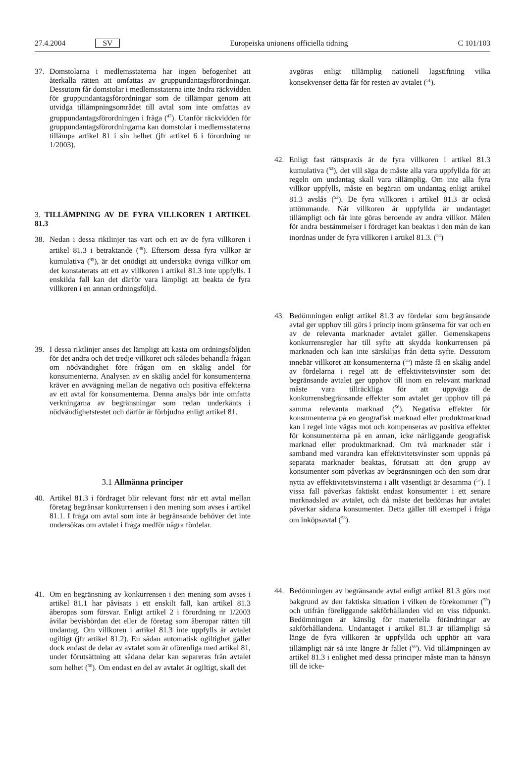27.4.2004 SV Europeiska unionens officiella tidning C 101/103
37. Domstolarna i medlemsstaterna har ingen befogenhet att återkalla rätten att omfattas av gruppundantagsförordningar. Dessutom får domstolar i medlemsstaterna inte ändra räckvidden för gruppundantagsförordningar som de tillämpar genom att utvidga tillämpningsområdet till avtal som inte omfattas av gruppundantagsförordningen i fråga (<sup>47</sup>). Utanför räckvidden för gruppundantagsförordningarna kan domstolar i medlemsstaterna tillämpa artikel 81 i sin helhet (jfr artikel 6 i förordning nr 1/2003).
3. TILLÄMPNING AV DE FYRA VILLKOREN I ARTIKEL 81.3
38. Nedan i dessa riktlinjer tas vart och ett av de fyra villkoren i artikel 81.3 i betraktande (<sup>48</sup>). Eftersom dessa fyra villkor är kumulativa (<sup>49</sup>), är det onödigt att undersöka övriga villkor om det konstaterats att ett av villkoren i artikel 81.3 inte uppfylls. I enskilda fall kan det därför vara lämpligt att beakta de fyra villkoren i en annan ordningsföljd.
39. I dessa riktlinjer anses det lämpligt att kasta om ordningsföljden för det andra och det tredje villkoret och således behandla frågan om nödvändighet före frågan om en skälig andel för konsumenterna. Analysen av en skälig andel för konsumenterna kräver en avvägning mellan de negativa och positiva effekterna av ett avtal för konsumenterna. Denna analys bör inte omfatta verkningarna av begränsningar som redan underkänts i nödvändighetstestet och därför är förbjudna enligt artikel 81.
3.1 Allmänna principer
40. Artikel 81.3 i fördraget blir relevant först när ett avtal mellan företag begränsar konkurrensen i den mening som avses i artikel 81.1. I fråga om avtal som inte är begränsande behöver det inte undersökas om avtalet i fråga medför några fördelar.
41. Om en begränsning av konkurrensen i den mening som avses i artikel 81.1 har påvisats i ett enskilt fall, kan artikel 81.3 åberopas som försvar. Enligt artikel 2 i förordning nr 1/2003 åvilar bevisbördan det eller de företag som åberopar rätten till undantag. Om villkoren i artikel 81.3 inte uppfylls är avtalet ogiltigt (jfr artikel 81.2). En sådan automatisk ogiltighet gäller dock endast de delar av avtalet som är oförenliga med artikel 81, under förutsättning att sådana delar kan separeras från avtalet som helhet (<sup>50</sup>). Om endast en del av avtalet är ogiltigt, skall det
avgöras enligt tillämplig nationell lagstiftning vilka konsekvenser detta får för resten av avtalet (<sup>51</sup>).
42. Enligt fast rättspraxis är de fyra villkoren i artikel 81.3 kumulativa (<sup>52</sup>), det vill säga de måste alla vara uppfyllda för att regeln om undantag skall vara tillämplig. Om inte alla fyra villkor uppfylls, måste en begäran om undantag enligt artikel 81.3 avslås (<sup>53</sup>). De fyra villkoren i artikel 81.3 är också uttömmande. När villkoren är uppfyllda är undantaget tillämpligt och får inte göras beroende av andra villkor. Målen för andra bestämmelser i fördraget kan beaktas i den mån de kan inordnas under de fyra villkoren i artikel 81.3. (<sup>54</sup>)
43. Bedömningen enligt artikel 81.3 av fördelar som begränsande avtal ger upphov till görs i princip inom gränserna för var och en av de relevanta marknader avtalet gäller. Gemenskapens konkurrensregler har till syfte att skydda konkurrensen på marknaden och kan inte särskiljas från detta syfte. Dessutom innebär villkoret att konsumenterna (<sup>55</sup>) måste få en skälig andel av fördelarna i regel att de effektivitetsvinster som det begränsande avtalet ger upphov till inom en relevant marknad måste vara tillräckliga för att uppväga de konkurrensbegränsande effekter som avtalet ger upphov till på samma relevanta marknad (<sup>56</sup>). Negativa effekter för konsumenterna på en geografisk marknad eller produktmarknad kan i regel inte vägas mot och kompenseras av positiva effekter för konsumenterna på en annan, icke närliggande geografisk marknad eller produktmarknad. Om två marknader står i samband med varandra kan effektivitetsvinster som uppnås på separata marknader beaktas, förutsatt att den grupp av konsumenter som påverkas av begränsningen och den som drar nytta av effektivitetsvinsterna i allt väsentligt är desamma (<sup>57</sup>). I vissa fall påverkas faktiskt endast konsumenter i ett senare marknadsled av avtalet, och då måste det bedömas hur avtalet påverkar sådana konsumenter. Detta gäller till exempel i fråga om inköpsavtal (<sup>58</sup>).
44. Bedömningen av begränsande avtal enligt artikel 81.3 görs mot bakgrund av den faktiska situation i vilken de förekommer (<sup>59</sup>) och utifrån föreliggande sakförhållanden vid en viss tidpunkt. Bedömningen är känslig för materiella förändringar av sakförhållandena. Undantaget i artikel 81.3 är tillämpligt så länge de fyra villkoren är uppfyllda och upphör att vara tillämpligt när så inte längre är fallet (<sup>60</sup>). Vid tillämpningen av artikel 81.3 i enlighet med dessa principer måste man ta hänsyn till de icke-